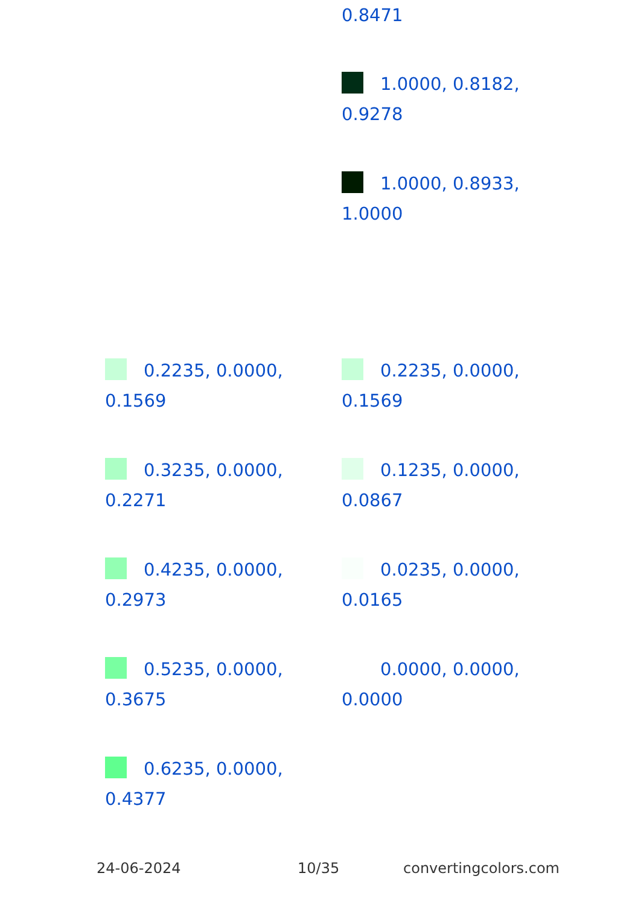0.8471
1.0000, 0.8182, 0.9278
1.0000, 0.8933, 1.0000
0.2235, 0.0000, 0.1569
0.2235, 0.0000, 0.1569
0.3235, 0.0000, 0.2271
0.1235, 0.0000, 0.0867
0.4235, 0.0000, 0.2973
0.0235, 0.0000, 0.0165
0.5235, 0.0000, 0.3675
0.0000, 0.0000, 0.0000
0.6235, 0.0000, 0.4377
24-06-2024 10/35 convertingcolors.com